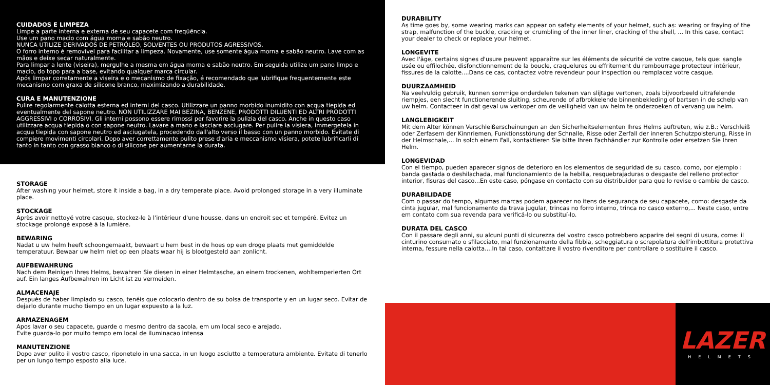CUIDADOS E LIMPEZA
Limpe a parte interna e externa de seu capacete com freqüência.
Use um pano macio com água morna e sabão neutro.
NUNCA UTILIZE DERIVADOS DE PETRÓLEO, SOLVENTES OU PRODUTOS AGRESSIVOS.
O forro interno é removível para facilitar a limpeza. Novamente, use somente água morna e sabão neutro. Lave com as mãos e deixe secar naturalmente.
Para limpar a lente (viseira), mergulhe a mesma em água morna e sabão neutro. Em seguida utilize um pano limpo e macio, do topo para a base, evitando qualquer marca circular.
Após limpar corretamente a viseira e o mecanismo de fixação, é recomendado que lubrifique frequentemente este mecanismo com graxa de silicone branco, maximizando a durabilidade.
CURA E MANUTENZIONE
Pulire regolarmente calotta esterna ed interni del casco. Utilizzare un panno morbido inumidito con acqua tiepida ed eventualmente del sapone neutro. NON UTILIZZARE MAI BEZINA, BENZENE, PRODOTTI DILUENTI ED ALTRI PRODOTTI AGGRESSIVI o CORROSIVI. Gli interni possono essere rimossi per favorire la pulizia del casco. Anche in questo caso utilizzare acqua tiepida o con sapone neutro. Lavare a mano e lasciare asciugare. Per pulire la visiera, immergetela in acqua tiepida con sapone neutro ed asciugatela, procedendo dall'alto verso il basso con un panno morbido. Evitate di compiere movimenti circolari. Dopo aver correttamente pulito prese d'aria e meccanismo visiera, potete lubrificarli di tanto in tanto con grasso bianco o di silicone per aumentarne la durata.
STORAGE
After washing your helmet, store it inside a bag, in a dry temperate place. Avoid prolonged storage in a very illuminate place.
STOCKAGE
Après avoir nettoyé votre casque, stockez-le à l'intérieur d'une housse, dans un endroit sec et tempéré. Evitez un stockage prolongé exposé à la lumière.
BEWARING
Nadat u uw helm heeft schoongemaakt, bewaart u hem best in de hoes op een droge plaats met gemiddelde temperatuur. Bewaar uw helm niet op een plaats waar hij is blootgesteld aan zonlicht.
AUFBEWAHRUNG
Nach dem Reinigen Ihres Helms, bewahren Sie diesen in einer Helmtasche, an einem trockenen, wohltemperierten Ort auf. Ein langes Aufbewahren im Licht ist zu vermeiden.
ALMACENAJE
Después de haber limpiado su casco, tenéis que colocarlo dentro de su bolsa de transporte y en un lugar seco. Evitar de dejarlo durante mucho tiempo en un lugar expuesto a la luz.
ARMAZENAGEM
Apos lavar o seu capacete, guarde o mesmo dentro da sacola, em um local seco e arejado.
Evite guarda-lo por muito tempo em local de iluminacao intensa
MANUTENZIONE
Dopo aver pulito il vostro casco, riponetelo in una sacca, in un luogo asciutto a temperatura ambiente. Evitate di tenerlo per un lungo tempo esposto alla luce.
DURABILITY
As time goes by, some wearing marks can appear on safety elements of your helmet, such as: wearing or fraying of the strap, malfunction of the buckle, cracking or crumbling of the inner liner, cracking of the shell, ... In this case, contact your dealer to check or replace your helmet.
LONGEVITE
Avec l'âge, certains signes d'usure peuvent apparaître sur les éléments de sécurité de votre casque, tels que: sangle usée ou effilochée, disfonctionnement de la boucle, craquelures ou effritement du rembourrage protecteur intérieur, fissures de la calotte....Dans ce cas, contactez votre revendeur pour inspection ou remplacez votre casque.
DUURZAAMHEID
Na veelvuldig gebruik, kunnen sommige onderdelen tekenen van slijtage vertonen, zoals bijvoorbeeld uitrafelende riempjes, een slecht functionerende sluiting, scheurende of afbrokkelende binnenbekleding of bartsen in de schelp van uw helm. Contacteer in dat geval uw verkoper om de veiligheid van uw helm te onderzoeken of vervang uw helm.
LANGLEBIGKEIT
Mit dem Alter können Verschleißerscheinungen an den Sicherheitselementen Ihres Helms auftreten, wie z.B.: Verschleiß oder Zerfasern der Kinnriemen, Funktionsstörung der Schnalle, Risse oder Zerfall der inneren Schutzpolsterung, Risse in der Helmschale,... In solch einem Fall, kontaktieren Sie bitte Ihren Fachhändler zur Kontrolle oder ersetzen Sie Ihren Helm.
LONGEVIDAD
Con el tiempo, pueden aparecer signos de deterioro en los elementos de seguridad de su casco, como, por ejemplo : banda gastada o deshilachada, mal funcionamiento de la hebilla, resquebrajaduras o desgaste del relleno protector interior, fisuras del casco...En este caso, póngase en contacto con su distribuidor para que lo revise o cambie de casco.
DURABILIDADE
Com o passar do tempo, algumas marcas podem aparecer no itens de segurança de seu capacete, como: desgaste da cinta jugular, mal funcionamento da trava jugular, trincas no forro interno, trinca no casco externo,... Neste caso, entre em contato com sua revenda para verificá-lo ou substituí-lo.
DURATA DEL CASCO
Con il passare degli anni, su alcuni punti di sicurezza del vostro casco potrebbero apparire dei segni di usura, come: il cinturino consumato o sfilacciato, mal funzionamento della fibbia, scheggiatura o screpolatura dell'imbottitura protettiva interna, fessure nella calotta....In tal caso, contattare il vostro rivenditore per controllare o sostituire il casco.
LAZER
HELMETS